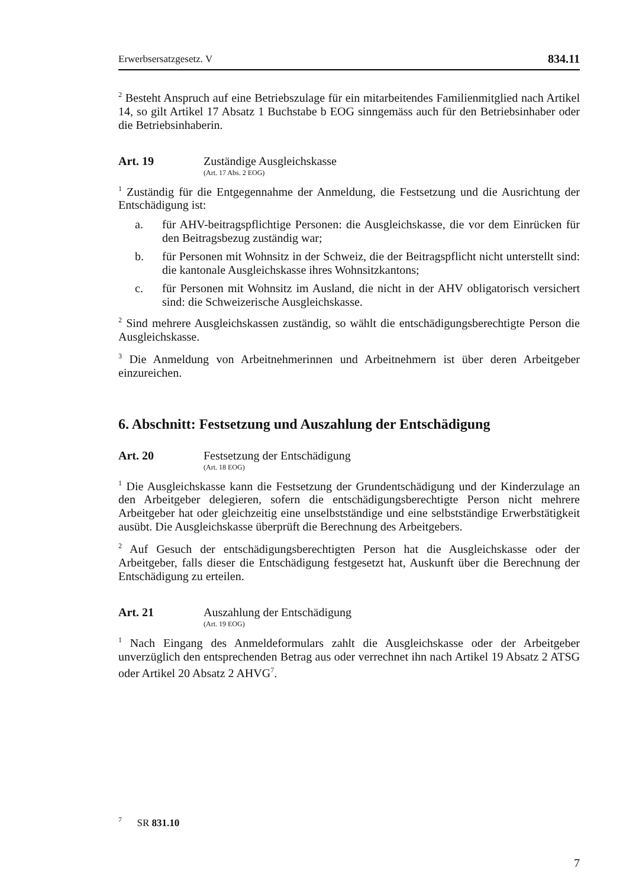Erwerbsersatzgesetz. V 834.11
<sup>2</sup> Besteht Anspruch auf eine Betriebszulage für ein mitarbeitendes Familienmitglied nach Artikel 14, so gilt Artikel 17 Absatz 1 Buchstabe b EOG sinngemäss auch für den Betriebsinhaber oder die Betriebsinhaberin.
Art. 19 Zuständige Ausgleichskasse
(Art. 17 Abs. 2 EOG)
<sup>1</sup> Zuständig für die Entgegennahme der Anmeldung, die Festsetzung und die Ausrichtung der Entschädigung ist:
a. für AHV-beitragspflichtige Personen: die Ausgleichskasse, die vor dem Einrücken für den Beitragsbezug zuständig war;
b. für Personen mit Wohnsitz in der Schweiz, die der Beitragspflicht nicht unterstellt sind: die kantonale Ausgleichskasse ihres Wohnsitzkantons;
c. für Personen mit Wohnsitz im Ausland, die nicht in der AHV obligatorisch versichert sind: die Schweizerische Ausgleichskasse.
<sup>2</sup> Sind mehrere Ausgleichskassen zuständig, so wählt die entschädigungsberechtigte Person die Ausgleichskasse.
<sup>3</sup> Die Anmeldung von Arbeitnehmerinnen und Arbeitnehmern ist über deren Arbeitgeber einzureichen.
6. Abschnitt: Festsetzung und Auszahlung der Entschädigung
Art. 20 Festsetzung der Entschädigung
(Art. 18 EOG)
<sup>1</sup> Die Ausgleichskasse kann die Festsetzung der Grundentschädigung und der Kinderzulage an den Arbeitgeber delegieren, sofern die entschädigungsberechtigte Person nicht mehrere Arbeitgeber hat oder gleichzeitig eine unselbstständige und eine selbstständige Erwerbstätigkeit ausübt. Die Ausgleichskasse überprüft die Berechnung des Arbeitgebers.
<sup>2</sup> Auf Gesuch der entschädigungsberechtigten Person hat die Ausgleichskasse oder der Arbeitgeber, falls dieser die Entschädigung festgesetzt hat, Auskunft über die Berechnung der Entschädigung zu erteilen.
Art. 21 Auszahlung der Entschädigung
(Art. 19 EOG)
<sup>1</sup> Nach Eingang des Anmeldeformulars zahlt die Ausgleichskasse oder der Arbeitgeber unverzüglich den entsprechenden Betrag aus oder verrechnet ihn nach Artikel 19 Absatz 2 ATSG oder Artikel 20 Absatz 2 AHVG<sup>7</sup>.
<sup>7</sup> SR 831.10
7